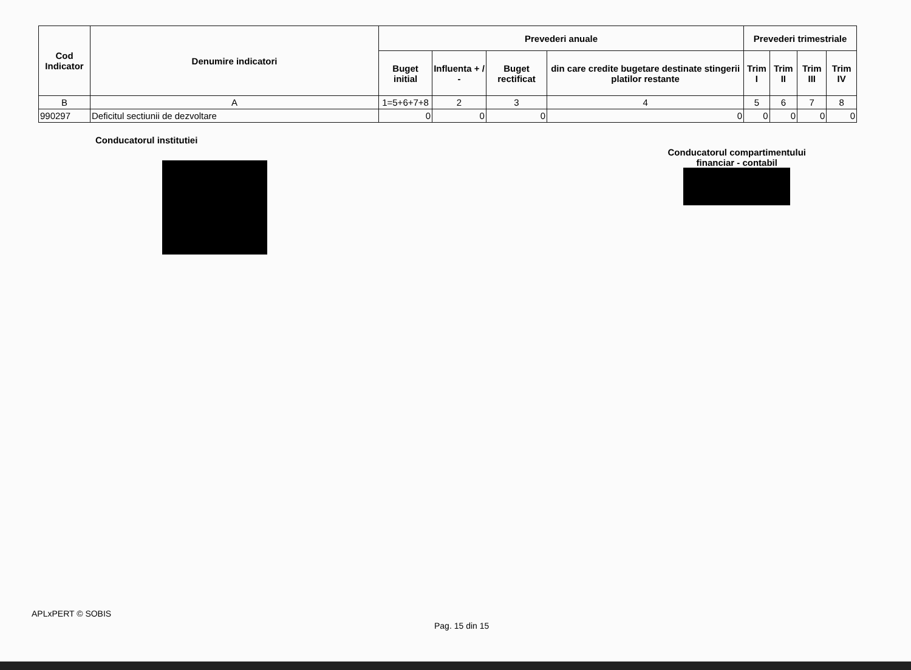| Cod Indicator | Denumire indicatori | Prevederi anuale | | | | Prevederi trimestriale | | | |
| --- | --- | --- | --- | --- | --- | --- | --- | --- | --- |
| | | Buget initial | Influenta + / - | Buget rectificat | din care credite bugetare destinate stingerii platilor restante | Trim I | Trim II | Trim III | Trim IV |
| B | A | 1=5+6+7+8 | 2 | 3 | 4 | 5 | 6 | 7 | 8 |
| 990297 | Deficitul sectiunii de dezvoltare | 0 | 0 | 0 | 0 | 0 | 0 | 0 | 0 |
Conducatorul institutiei
Conducatorul compartimentului
financiar - contabil
APLxPERT © SOBIS
Pag. 15 din 15